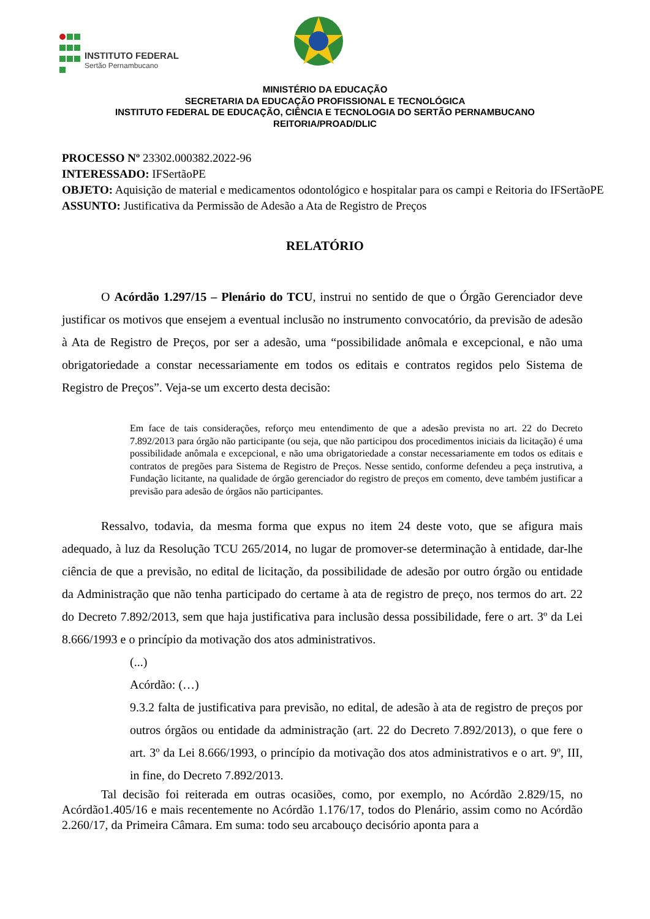INSTITUTO FEDERAL Sertão Pernambucano
MINISTÉRIO DA EDUCAÇÃO
SECRETARIA DA EDUCAÇÃO PROFISSIONAL E TECNOLÓGICA
INSTITUTO FEDERAL DE EDUCAÇÃO, CIÊNCIA E TECNOLOGIA DO SERTÃO PERNAMBUCANO
REITORIA/PROAD/DLIC
PROCESSO Nº 23302.000382.2022-96
INTERESSADO: IFSertãoPE
OBJETO: Aquisição de material e medicamentos odontológico e hospitalar para os campi e Reitoria do IFSertãoPE
ASSUNTO: Justificativa da Permissão de Adesão a Ata de Registro de Preços
RELATÓRIO
O Acórdão 1.297/15 – Plenário do TCU, instrui no sentido de que o Órgão Gerenciador deve justificar os motivos que ensejem a eventual inclusão no instrumento convocatório, da previsão de adesão à Ata de Registro de Preços, por ser a adesão, uma “possibilidade anômala e excepcional, e não uma obrigatoriedade a constar necessariamente em todos os editais e contratos regidos pelo Sistema de Registro de Preços”. Veja-se um excerto desta decisão:
Em face de tais considerações, reforço meu entendimento de que a adesão prevista no art. 22 do Decreto 7.892/2013 para órgão não participante (ou seja, que não participou dos procedimentos iniciais da licitação) é uma possibilidade anômala e excepcional, e não uma obrigatoriedade a constar necessariamente em todos os editais e contratos de pregões para Sistema de Registro de Preços. Nesse sentido, conforme defendeu a peça instrutiva, a Fundação licitante, na qualidade de órgão gerenciador do registro de preços em comento, deve também justificar a previsão para adesão de órgãos não participantes.
Ressalvo, todavia, da mesma forma que expus no item 24 deste voto, que se afigura mais adequado, à luz da Resolução TCU 265/2014, no lugar de promover-se determinação à entidade, dar-lhe ciência de que a previsão, no edital de licitação, da possibilidade de adesão por outro órgão ou entidade da Administração que não tenha participado do certame à ata de registro de preço, nos termos do art. 22 do Decreto 7.892/2013, sem que haja justificativa para inclusão dessa possibilidade, fere o art. 3º da Lei 8.666/1993 e o princípio da motivação dos atos administrativos.
(...)
Acórdão: (…)
9.3.2 falta de justificativa para previsão, no edital, de adesão à ata de registro de preços por outros órgãos ou entidade da administração (art. 22 do Decreto 7.892/2013), o que fere o art. 3º da Lei 8.666/1993, o princípio da motivação dos atos administrativos e o art. 9º, III, in fine, do Decreto 7.892/2013.
Tal decisão foi reiterada em outras ocasiões, como, por exemplo, no Acórdão 2.829/15, no Acórdão1.405/16 e mais recentemente no Acórdão 1.176/17, todos do Plenário, assim como no Acórdão 2.260/17, da Primeira Câmara. Em suma: todo seu arcabouço decisório aponta para a